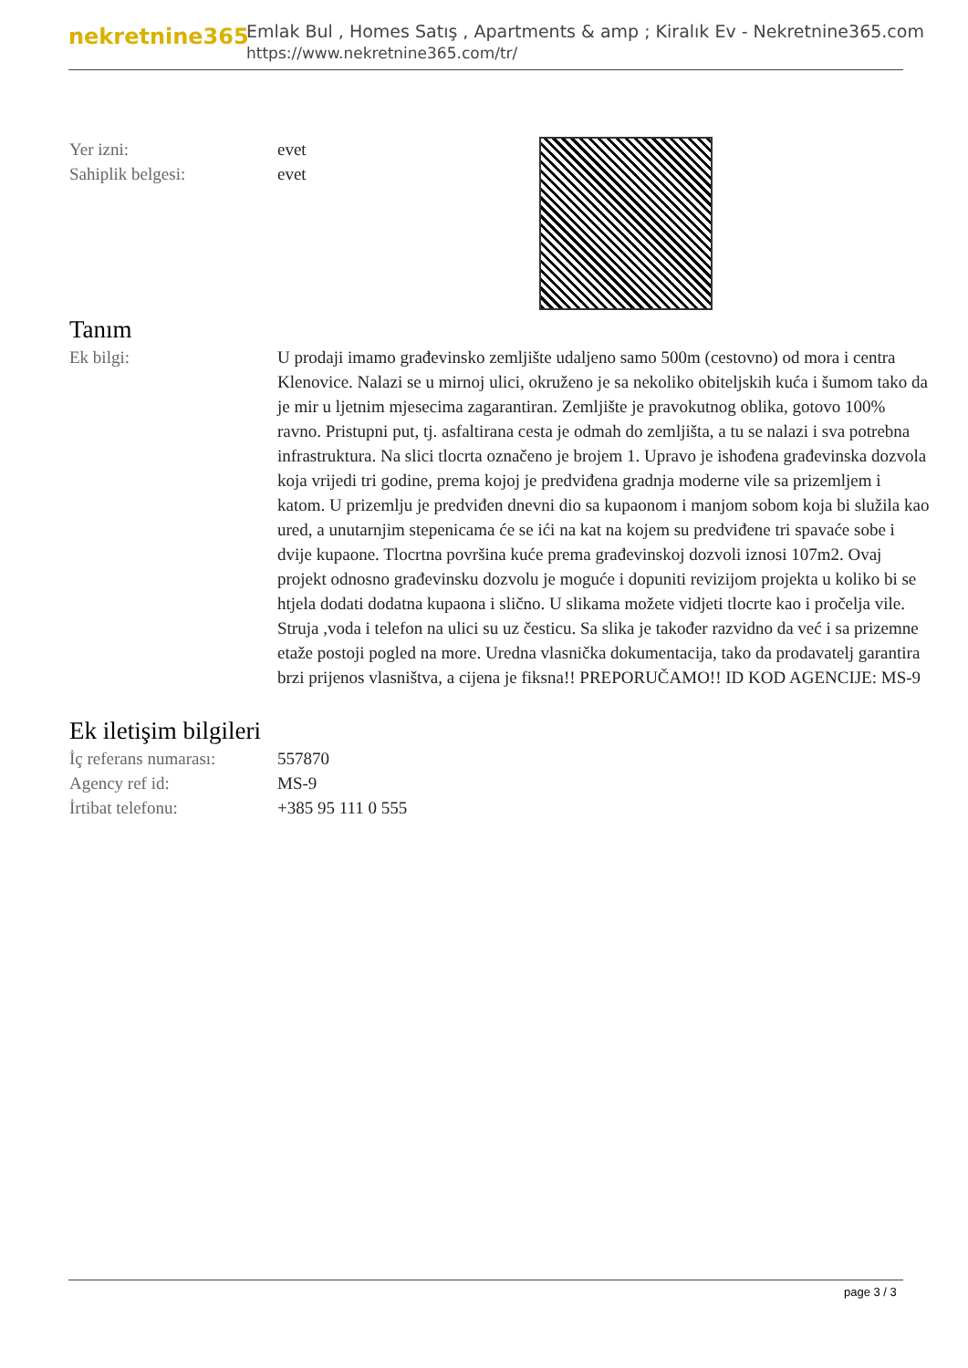nekretnine365
Emlak Bul , Homes Satış , Apartments & amp ; Kiralık Ev - Nekretnine365.com
https://www.nekretnine365.com/tr/
| Yer izni: | evet |
| Sahiplik belgesi: | evet |
Tanım
| Ek bilgi: | U prodaji imamo građevinsko zemljište udaljeno samo 500m (cestovno) od mora i centra Klenovice. Nalazi se u mirnoj ulici, okruženo je sa nekoliko obiteljskih kuća i šumom tako da je mir u ljetnim mjesecima zagarantiran. Zemljište je pravokutnog oblika, gotovo 100% ravno. Pristupni put, tj. asfaltirana cesta je odmah do zemljišta, a tu se nalazi i sva potrebna infrastruktura. Na slici tlocrta označeno je brojem 1. Upravo je ishođena građevinska dozvola koja vrijedi tri godine, prema kojoj je predviđena gradnja moderne vile sa prizemljem i katom. U prizemlju je predviđen dnevni dio sa kupaonom i manjom sobom koja bi služila kao ured, a unutarnjim stepenicama će se ići na kat na kojem su predviđene tri spavaće sobe i dvije kupaone. Tlocrtna površina kuće prema građevinskoj dozvoli iznosi 107m2. Ovaj projekt odnosno građevinsku dozvolu je moguće i dopuniti revizijom projekta u koliko bi se htjela dodati dodatna kupaona i slično. U slikama možete vidjeti tlocrte kao i pročelja vile. Struja ,voda i telefon na ulici su uz česticu. Sa slika je također razvidno da već i sa prizemne etaže postoji pogled na more. Uredna vlasnička dokumentacija, tako da prodavatelj garantira brzi prijenos vlasništva, a cijena je fiksna!! PREPORUČAMO!! ID KOD AGENCIJE: MS-9 |
Ek iletişim bilgileri
| İç referans numarası: | 557870 |
| Agency ref id: | MS-9 |
| İrtibat telefonu: | +385 95 111 0 555 |
page 3 / 3